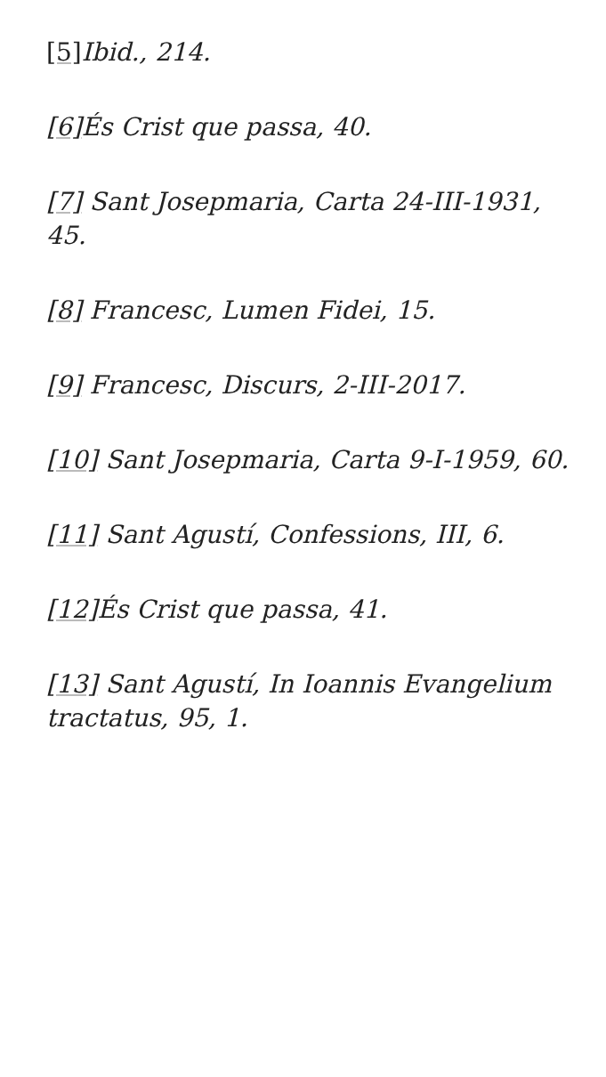[5] Ibid., 214.
[6] És Crist que passa, 40.
[7] Sant Josepmaria, Carta 24-III-1931, 45.
[8] Francesc, Lumen Fidei, 15.
[9] Francesc, Discurs, 2-III-2017.
[10] Sant Josepmaria, Carta 9-I-1959, 60.
[11] Sant Agustí, Confessions, III, 6.
[12] És Crist que passa, 41.
[13] Sant Agustí, In Ioannis Evangelium tractatus, 95, 1.